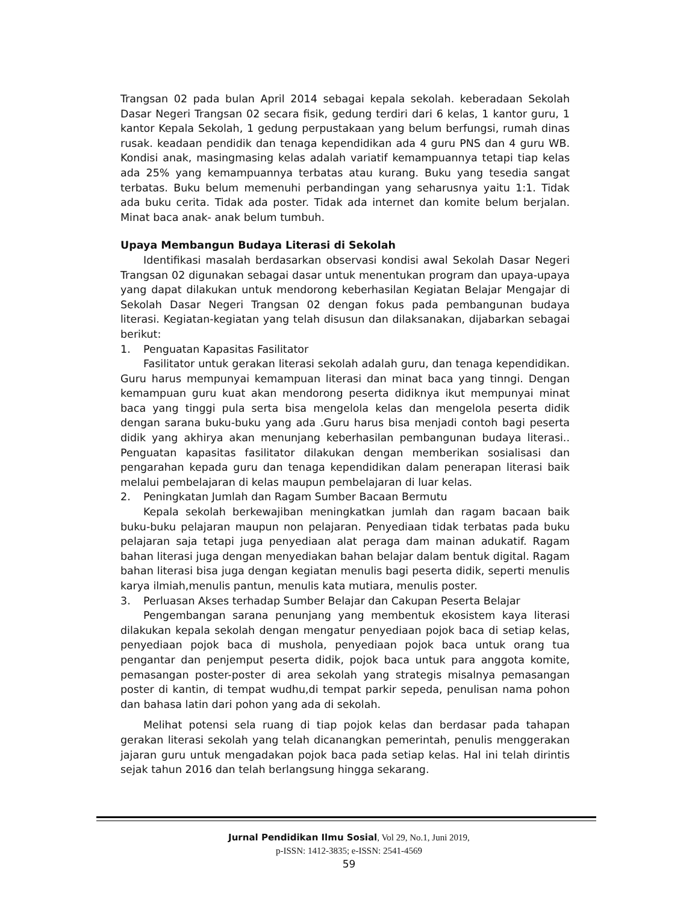Trangsan 02 pada bulan April 2014 sebagai kepala sekolah. keberadaan Sekolah Dasar Negeri Trangsan 02 secara fisik, gedung terdiri dari 6 kelas, 1 kantor guru, 1 kantor Kepala Sekolah, 1 gedung perpustakaan yang belum berfungsi, rumah dinas rusak. keadaan pendidik dan tenaga kependidikan ada 4 guru PNS dan 4 guru WB. Kondisi anak, masingmasing kelas adalah variatif kemampuannya tetapi tiap kelas ada 25% yang kemampuannya terbatas atau kurang. Buku yang tesedia sangat terbatas. Buku belum memenuhi perbandingan yang seharusnya yaitu 1:1. Tidak ada buku cerita. Tidak ada poster. Tidak ada internet dan komite belum berjalan. Minat baca anak- anak belum tumbuh.
Upaya Membangun Budaya Literasi di Sekolah
Identifikasi masalah berdasarkan observasi kondisi awal Sekolah Dasar Negeri Trangsan 02 digunakan sebagai dasar untuk menentukan program dan upaya-upaya yang dapat dilakukan untuk mendorong keberhasilan Kegiatan Belajar Mengajar di Sekolah Dasar Negeri Trangsan 02 dengan fokus pada pembangunan budaya literasi. Kegiatan-kegiatan yang telah disusun dan dilaksanakan, dijabarkan sebagai berikut:
1. Penguatan Kapasitas Fasilitator
Fasilitator untuk gerakan literasi sekolah adalah guru, dan tenaga kependidikan. Guru harus mempunyai kemampuan literasi dan minat baca yang tinngi. Dengan kemampuan guru kuat akan mendorong peserta didiknya ikut mempunyai minat baca yang tinggi pula serta bisa mengelola kelas dan mengelola peserta didik dengan sarana buku-buku yang ada .Guru harus bisa menjadi contoh bagi peserta didik yang akhirya akan menunjang keberhasilan pembangunan budaya literasi.. Penguatan kapasitas fasilitator dilakukan dengan memberikan sosialisasi dan pengarahan kepada guru dan tenaga kependidikan dalam penerapan literasi baik melalui pembelajaran di kelas maupun pembelajaran di luar kelas.
2. Peningkatan Jumlah dan Ragam Sumber Bacaan Bermutu
Kepala sekolah berkewajiban meningkatkan jumlah dan ragam bacaan baik buku-buku pelajaran maupun non pelajaran. Penyediaan tidak terbatas pada buku pelajaran saja tetapi juga penyediaan alat peraga dam mainan adukatif. Ragam bahan literasi juga dengan menyediakan bahan belajar dalam bentuk digital. Ragam bahan literasi bisa juga dengan kegiatan menulis bagi peserta didik, seperti menulis karya ilmiah,menulis pantun, menulis kata mutiara, menulis poster.
3. Perluasan Akses terhadap Sumber Belajar dan Cakupan Peserta Belajar
Pengembangan sarana penunjang yang membentuk ekosistem kaya literasi dilakukan kepala sekolah dengan mengatur penyediaan pojok baca di setiap kelas, penyediaan pojok baca di mushola, penyediaan pojok baca untuk orang tua pengantar dan penjemput peserta didik, pojok baca untuk para anggota komite, pemasangan poster-poster di area sekolah yang strategis misalnya pemasangan poster di kantin, di tempat wudhu,di tempat parkir sepeda, penulisan nama pohon dan bahasa latin dari pohon yang ada di sekolah.
Melihat potensi sela ruang di tiap pojok kelas dan berdasar pada tahapan gerakan literasi sekolah yang telah dicanangkan pemerintah, penulis menggerakan jajaran guru untuk mengadakan pojok baca pada setiap kelas. Hal ini telah dirintis sejak tahun 2016 dan telah berlangsung hingga sekarang.
Jurnal Pendidikan Ilmu Sosial, Vol 29, No.1, Juni 2019,
p-ISSN: 1412-3835; e-ISSN: 2541-4569
59